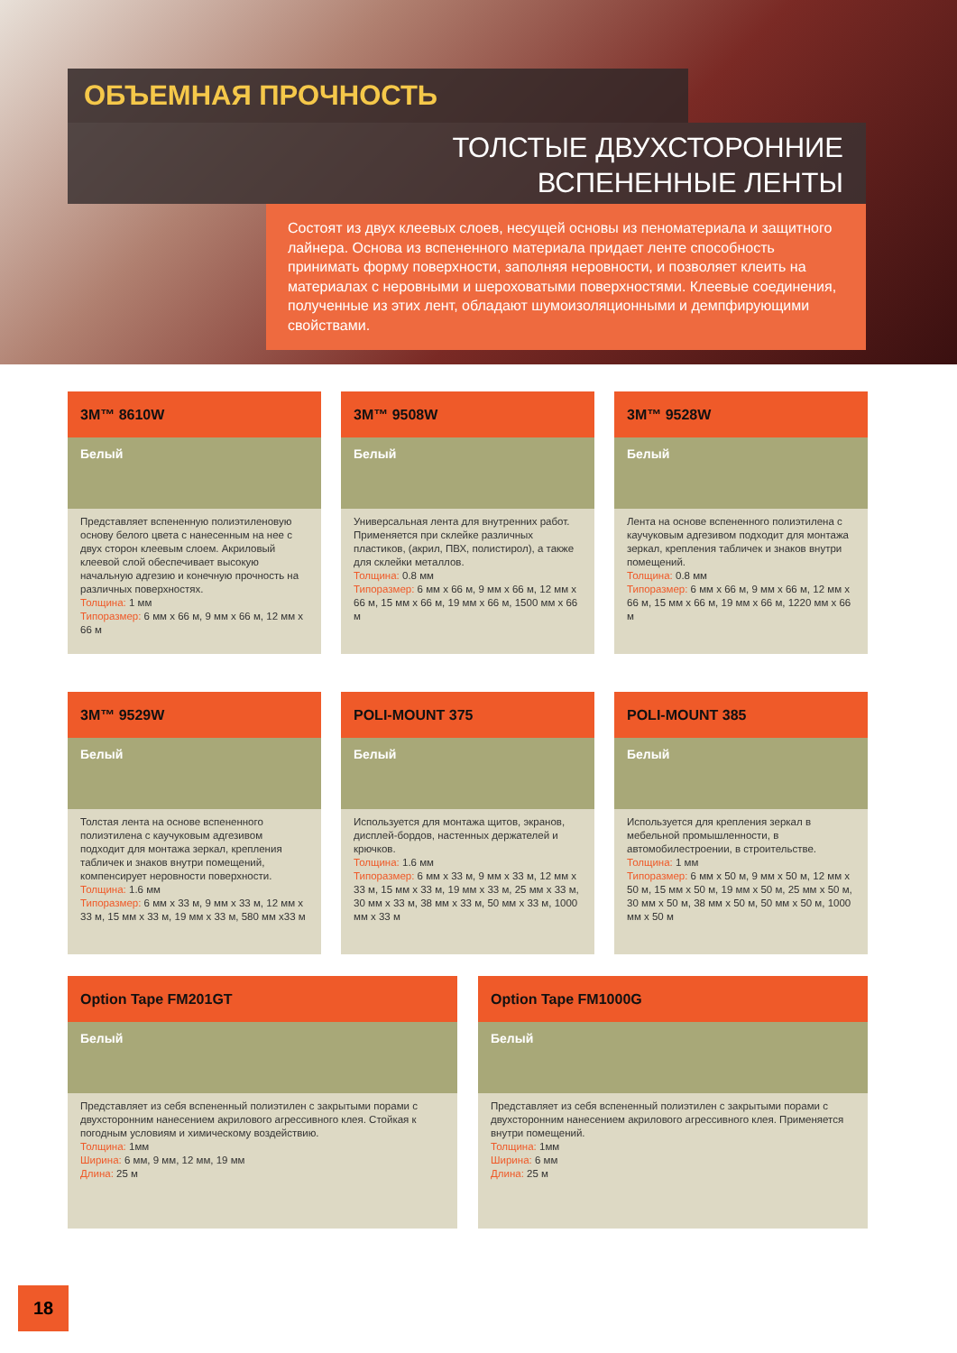ОБЪЕМНАЯ ПРОЧНОСТЬ
ТОЛСТЫЕ ДВУХСТОРОННИЕ
ВСПЕНЕННЫЕ ЛЕНТЫ
Состоят из двух клеевых слоев, несущей основы из пеноматериала и защитного лайнера. Основа из вспененного материала придает ленте способность принимать форму поверхности, заполняя неровности, и позволяет клеить на материалах с неровными и шероховатыми поверхностями. Клеевые соединения, полученные из этих лент, обладают шумоизоляционными и демпфирующими свойствами.
3M™ 8610W
Белый
Представляет вспененную полиэтиленовую основу белого цвета с нанесенным на нее с двух сторон клеевым слоем. Акриловый клеевой слой обеспечивает высокую начальную адгезию и конечную прочность на различных поверхностях.
Толщина: 1 мм
Типоразмер: 6 мм x 66 м, 9 мм x 66 м, 12 мм x 66 м
3M™ 9508W
Белый
Универсальная лента для внутренних работ. Применяется при склейке различных пластиков, (акрил, ПВХ, полистирол), а также для склейки металлов.
Толщина: 0.8 мм
Типоразмер: 6 мм x 66 м, 9 мм x 66 м, 12 мм x 66 м, 15 мм x 66 м, 19 мм x 66 м, 1500 мм x 66 м
3M™ 9528W
Белый
Лента на основе вспененного полиэтилена с каучуковым адгезивом подходит для монтажа зеркал, крепления табличек и знаков внутри помещений.
Толщина: 0.8 мм
Типоразмер: 6 мм x 66 м, 9 мм x 66 м, 12 мм x 66 м, 15 мм x 66 м, 19 мм x 66 м, 1220 мм x 66 м
3M™ 9529W
Белый
Толстая лента на основе вспененного полиэтилена с каучуковым адгезивом подходит для монтажа зеркал, крепления табличек и знаков внутри помещений, компенсирует неровности поверхности.
Толщина: 1.6 мм
Типоразмер: 6 мм x 33 м, 9 мм x 33 м, 12 мм x 33 м, 15 мм x 33 м, 19 мм x 33 м, 580 мм x33 м
POLI-MOUNT 375
Белый
Используется для монтажа щитов, экранов, дисплей-бордов, настенных держателей и крючков.
Толщина: 1.6 мм
Типоразмер: 6 мм x 33 м, 9 мм x 33 м, 12 мм x 33 м, 15 мм x 33 м, 19 мм x 33 м, 25 мм x 33 м, 30 мм x 33 м, 38 мм x 33 м, 50 мм x 33 м, 1000 мм x 33 м
POLI-MOUNT 385
Белый
Используется для крепления зеркал в мебельной промышленности, в автомобилестроении, в строительстве.
Толщина: 1 мм
Типоразмер: 6 мм x 50 м, 9 мм x 50 м, 12 мм x 50 м, 15 мм x 50 м, 19 мм x 50 м, 25 мм x 50 м, 30 мм x 50 м, 38 мм x 50 м, 50 мм x 50 м, 1000 мм x 50 м
Option Tape FM201GT
Белый
Представляет из себя вспененный полиэтилен с закрытыми порами с двухсторонним нанесением акрилового агрессивного клея. Стойкая к погодным условиям и химическому воздействию.
Толщина: 1мм
Ширина: 6 мм, 9 мм, 12 мм, 19 мм
Длина: 25 м
Option Tape FM1000G
Белый
Представляет из себя вспененный полиэтилен с закрытыми порами с двухсторонним нанесением акрилового агрессивного клея. Применяется внутри помещений.
Толщина: 1мм
Ширина: 6 мм
Длина: 25 м
18